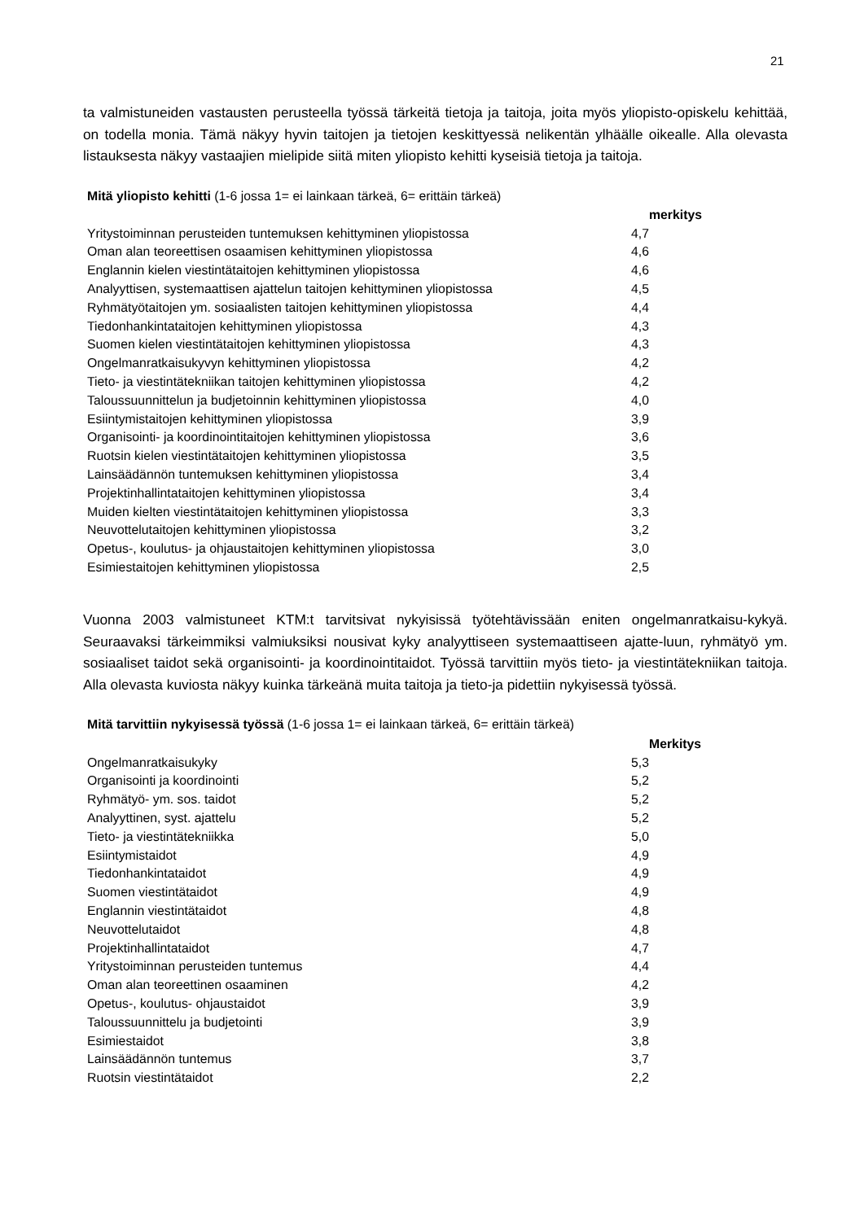21
ta valmistuneiden vastausten perusteella työssä tärkeitä tietoja ja taitoja, joita myös yliopisto-opiskelu kehittää, on todella monia. Tämä näkyy hyvin taitojen ja tietojen keskittyessä nelikentän ylhäälle oikealle. Alla olevasta listauksesta näkyy vastaajien mielipide siitä miten yliopisto kehitti kyseisiä tietoja ja taitoja.
| Mitä yliopisto kehitti (1-6 jossa 1= ei lainkaan tärkeä, 6= erittäin tärkeä) | | |
| | | merkitys |
| Yritystoiminnan perusteiden tuntemuksen kehittyminen yliopistossa | 4,7 | |
| Oman alan teoreettisen osaamisen kehittyminen yliopistossa | 4,6 | |
| Englannin kielen viestintätaitojen kehittyminen yliopistossa | 4,6 | |
| Analyyttisen, systemaattisen ajattelun taitojen kehittyminen yliopistossa | 4,5 | |
| Ryhmätyötaitojen ym. sosiaalisten taitojen kehittyminen yliopistossa | 4,4 | |
| Tiedonhankintataitojen kehittyminen yliopistossa | 4,3 | |
| Suomen kielen viestintätaitojen kehittyminen yliopistossa | 4,3 | |
| Ongelmanratkaisukyvyn kehittyminen yliopistossa | 4,2 | |
| Tieto- ja viestintätekniikan taitojen kehittyminen yliopistossa | 4,2 | |
| Taloussuunnittelun ja budjetoinnin kehittyminen yliopistossa | 4,0 | |
| Esiintymistaitojen kehittyminen yliopistossa | 3,9 | |
| Organisointi- ja koordinointitaitojen kehittyminen yliopistossa | 3,6 | |
| Ruotsin kielen viestintätaitojen kehittyminen yliopistossa | 3,5 | |
| Lainsäädännön tuntemuksen kehittyminen yliopistossa | 3,4 | |
| Projektinhallintataitojen kehittyminen yliopistossa | 3,4 | |
| Muiden kielten viestintätaitojen kehittyminen yliopistossa | 3,3 | |
| Neuvottelutaitojen kehittyminen yliopistossa | 3,2 | |
| Opetus-, koulutus- ja ohjaustaitojen kehittyminen yliopistossa | 3,0 | |
| Esimiestaitojen kehittyminen yliopistossa | 2,5 | |
Vuonna 2003 valmistuneet KTM:t tarvitsivat nykyisissä työtehtävissään eniten ongelmanratkaisu-kykyä. Seuraavaksi tärkeimmiksi valmiuksiksi nousivat kyky analyyttiseen systemaattiseen ajatte-luun, ryhmätyö ym. sosiaaliset taidot sekä organisointi- ja koordinointitaidot. Työssä tarvittiin myös tieto- ja viestintätekniikan taitoja. Alla olevasta kuviosta näkyy kuinka tärkeänä muita taitoja ja tieto-ja pidettiin nykyisessä työssä.
| Mitä tarvittiin nykyisessä työssä (1-6 jossa 1= ei lainkaan tärkeä, 6= erittäin tärkeä) | | |
| | | Merkitys |
| Ongelmanratkaisukyky | 5,3 | |
| Organisointi ja koordinointi | 5,2 | |
| Ryhmätyö- ym. sos. taidot | 5,2 | |
| Analyyttinen, syst. ajattelu | 5,2 | |
| Tieto- ja viestintätekniikka | 5,0 | |
| Esiintymistaidot | 4,9 | |
| Tiedonhankintataidot | 4,9 | |
| Suomen viestintätaidot | 4,9 | |
| Englannin viestintätaidot | 4,8 | |
| Neuvottelutaidot | 4,8 | |
| Projektinhallintataidot | 4,7 | |
| Yritystoiminnan perusteiden tuntemus | 4,4 | |
| Oman alan teoreettinen osaaminen | 4,2 | |
| Opetus-, koulutus- ohjaustaidot | 3,9 | |
| Taloussuunnittelu ja budjetointi | 3,9 | |
| Esimiestaidot | 3,8 | |
| Lainsäädännön tuntemus | 3,7 | |
| Ruotsin viestintätaidot | 2,2 | |